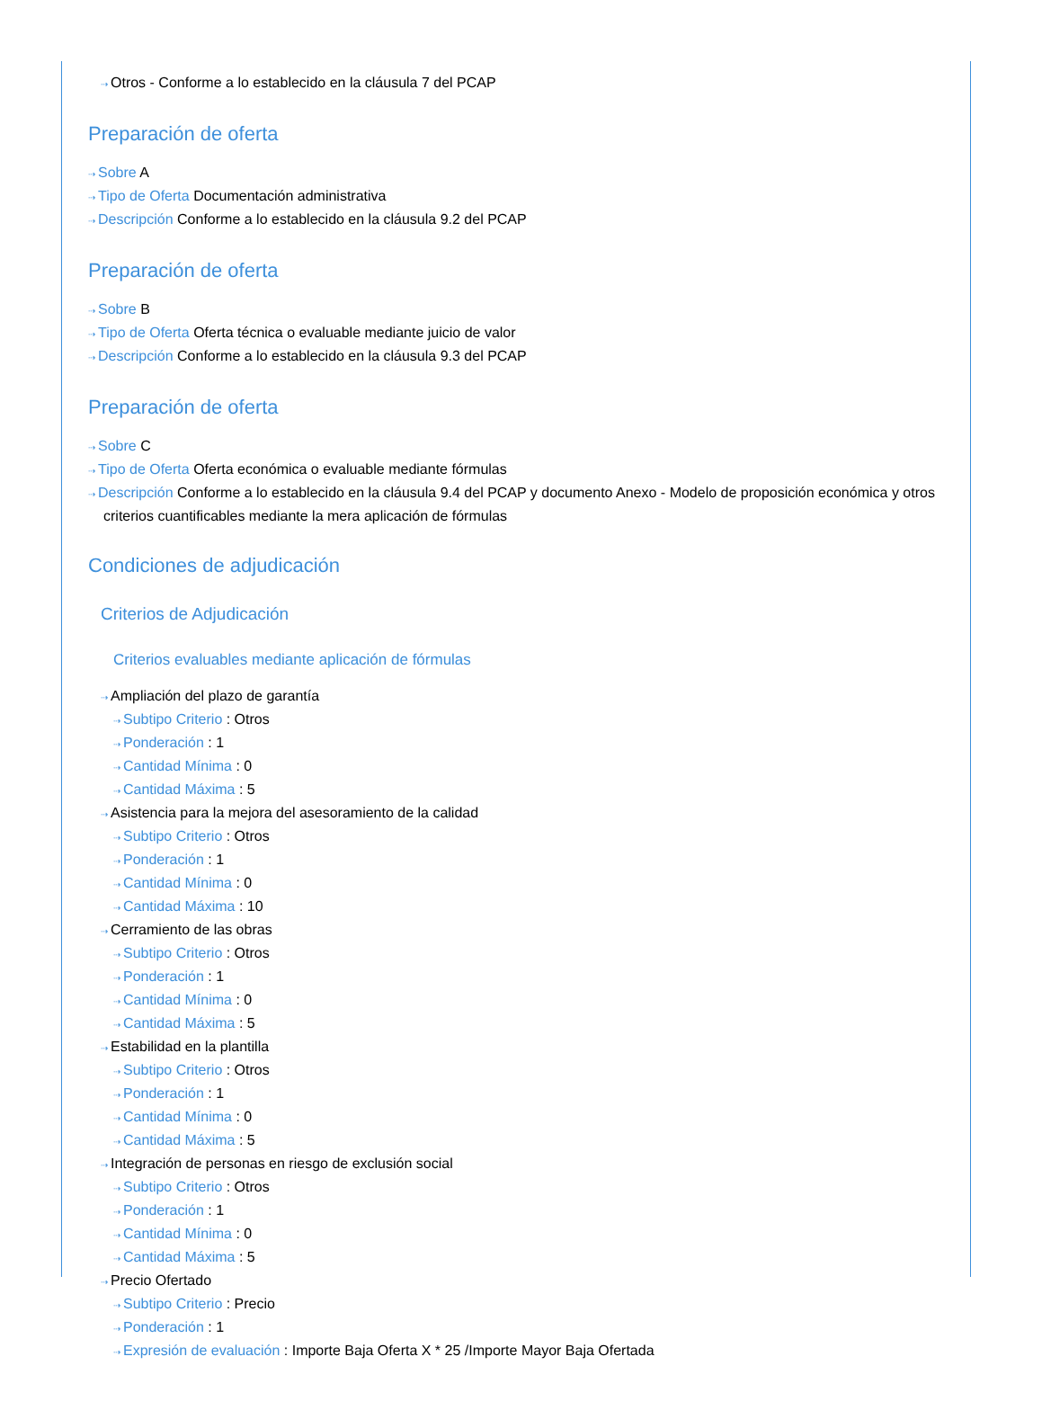⇢ Otros - Conforme a lo establecido en la cláusula 7 del PCAP
Preparación de oferta
⇢ Sobre A
⇢ Tipo de Oferta Documentación administrativa
⇢ Descripción Conforme a lo establecido en la cláusula 9.2 del PCAP
Preparación de oferta
⇢ Sobre B
⇢ Tipo de Oferta Oferta técnica o evaluable mediante juicio de valor
⇢ Descripción Conforme a lo establecido en la cláusula 9.3 del PCAP
Preparación de oferta
⇢ Sobre C
⇢ Tipo de Oferta Oferta económica o evaluable mediante fórmulas
⇢ Descripción Conforme a lo establecido en la cláusula 9.4 del PCAP y documento Anexo - Modelo de proposición económica y otros criterios cuantificables mediante la mera aplicación de fórmulas
Condiciones de adjudicación
Criterios de Adjudicación
Criterios evaluables mediante aplicación de fórmulas
⇢ Ampliación del plazo de garantía
⇢ Subtipo Criterio : Otros
⇢ Ponderación : 1
⇢ Cantidad Mínima : 0
⇢ Cantidad Máxima : 5
⇢ Asistencia para la mejora del asesoramiento de la calidad
⇢ Subtipo Criterio : Otros
⇢ Ponderación : 1
⇢ Cantidad Mínima : 0
⇢ Cantidad Máxima : 10
⇢ Cerramiento de las obras
⇢ Subtipo Criterio : Otros
⇢ Ponderación : 1
⇢ Cantidad Mínima : 0
⇢ Cantidad Máxima : 5
⇢ Estabilidad en la plantilla
⇢ Subtipo Criterio : Otros
⇢ Ponderación : 1
⇢ Cantidad Mínima : 0
⇢ Cantidad Máxima : 5
⇢ Integración de personas en riesgo de exclusión social
⇢ Subtipo Criterio : Otros
⇢ Ponderación : 1
⇢ Cantidad Mínima : 0
⇢ Cantidad Máxima : 5
⇢ Precio Ofertado
⇢ Subtipo Criterio : Precio
⇢ Ponderación : 1
⇢ Expresión de evaluación : Importe Baja Oferta X * 25 /Importe Mayor Baja Ofertada